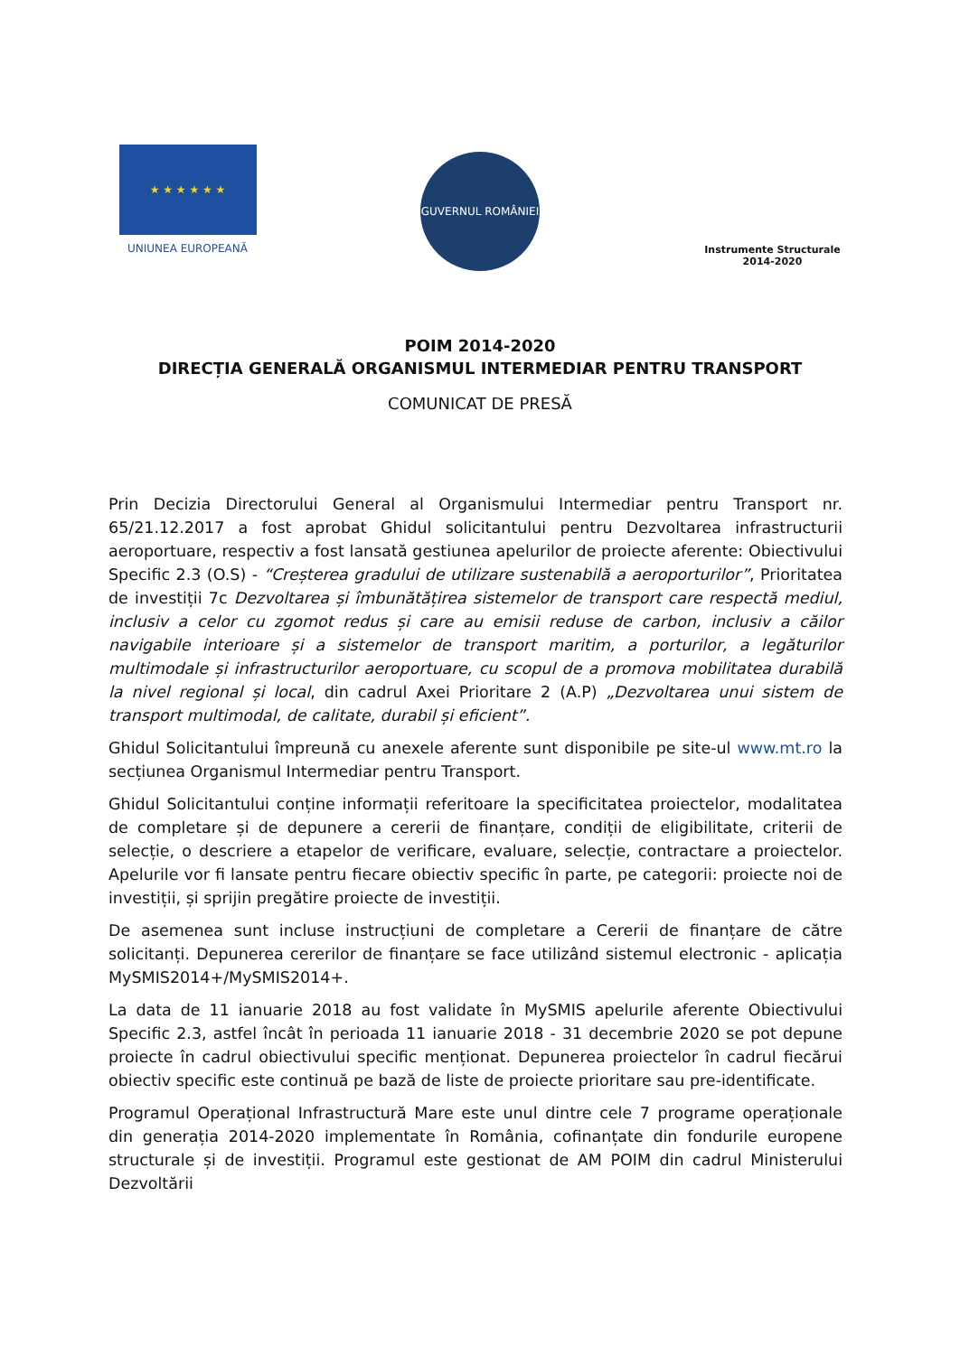★ ★ ★ ★ ★ ★
UNIUNEA EUROPEANĂ
GUVERNUL ROMÂNIEI
Instrumente Structurale
2014-2020
POIM 2014-2020
DIRECȚIA GENERALĂ ORGANISMUL INTERMEDIAR PENTRU TRANSPORT
COMUNICAT DE PRESĂ
Prin Decizia Directorului General al Organismului Intermediar pentru Transport nr. 65/21.12.2017 a fost aprobat Ghidul solicitantului pentru Dezvoltarea infrastructurii aeroportuare, respectiv a fost lansată gestiunea apelurilor de proiecte aferente: Obiectivului Specific 2.3 (O.S) - “Creșterea gradului de utilizare sustenabilă a aeroporturilor”, Prioritatea de investiții 7c Dezvoltarea și îmbunătățirea sistemelor de transport care respectă mediul, inclusiv a celor cu zgomot redus și care au emisii reduse de carbon, inclusiv a căilor navigabile interioare și a sistemelor de transport maritim, a porturilor, a legăturilor multimodale și infrastructurilor aeroportuare, cu scopul de a promova mobilitatea durabilă la nivel regional și local, din cadrul Axei Prioritare 2 (A.P) „Dezvoltarea unui sistem de transport multimodal, de calitate, durabil și eficient”.
Ghidul Solicitantului împreună cu anexele aferente sunt disponibile pe site-ul www.mt.ro la secțiunea Organismul Intermediar pentru Transport.
Ghidul Solicitantului conține informații referitoare la specificitatea proiectelor, modalitatea de completare și de depunere a cererii de finanțare, condiții de eligibilitate, criterii de selecție, o descriere a etapelor de verificare, evaluare, selecție, contractare a proiectelor. Apelurile vor fi lansate pentru fiecare obiectiv specific în parte, pe categorii: proiecte noi de investiții, și sprijin pregătire proiecte de investiții.
De asemenea sunt incluse instrucțiuni de completare a Cererii de finanțare de către solicitanți. Depunerea cererilor de finanțare se face utilizând sistemul electronic - aplicația MySMIS2014+/MySMIS2014+.
La data de 11 ianuarie 2018 au fost validate în MySMIS apelurile aferente Obiectivului Specific 2.3, astfel încât în perioada 11 ianuarie 2018 - 31 decembrie 2020 se pot depune proiecte în cadrul obiectivului specific menționat. Depunerea proiectelor în cadrul fiecărui obiectiv specific este continuă pe bază de liste de proiecte prioritare sau pre-identificate.
Programul Operațional Infrastructură Mare este unul dintre cele 7 programe operaționale din generația 2014-2020 implementate în România, cofinanțate din fondurile europene structurale și de investiții. Programul este gestionat de AM POIM din cadrul Ministerului Dezvoltării